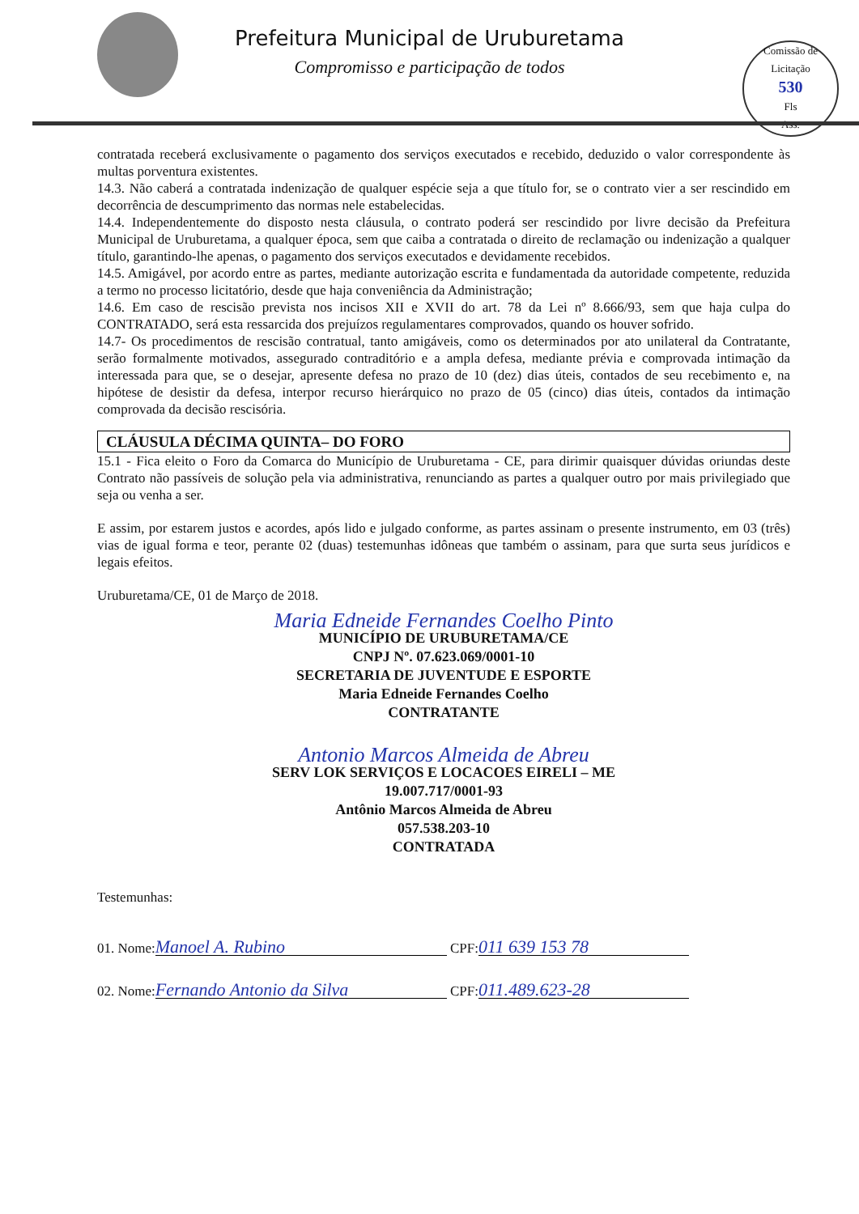Prefeitura Municipal de Uruburetama
Compromisso e participação de todos
Comissão de Licitação
530
Fls
Ass.
contratada receberá exclusivamente o pagamento dos serviços executados e recebido, deduzido o valor correspondente às multas porventura existentes.
14.3. Não caberá a contratada indenização de qualquer espécie seja a que título for, se o contrato vier a ser rescindido em decorrência de descumprimento das normas nele estabelecidas.
14.4. Independentemente do disposto nesta cláusula, o contrato poderá ser rescindido por livre decisão da Prefeitura Municipal de Uruburetama, a qualquer época, sem que caiba a contratada o direito de reclamação ou indenização a qualquer título, garantindo-lhe apenas, o pagamento dos serviços executados e devidamente recebidos.
14.5. Amigável, por acordo entre as partes, mediante autorização escrita e fundamentada da autoridade competente, reduzida a termo no processo licitatório, desde que haja conveniência da Administração;
14.6. Em caso de rescisão prevista nos incisos XII e XVII do art. 78 da Lei nº 8.666/93, sem que haja culpa do CONTRATADO, será esta ressarcida dos prejuízos regulamentares comprovados, quando os houver sofrido.
14.7- Os procedimentos de rescisão contratual, tanto amigáveis, como os determinados por ato unilateral da Contratante, serão formalmente motivados, assegurado contraditório e a ampla defesa, mediante prévia e comprovada intimação da interessada para que, se o desejar, apresente defesa no prazo de 10 (dez) dias úteis, contados de seu recebimento e, na hipótese de desistir da defesa, interpor recurso hierárquico no prazo de 05 (cinco) dias úteis, contados da intimação comprovada da decisão rescisória.
CLÁUSULA DÉCIMA QUINTA– DO FORO
15.1 - Fica eleito o Foro da Comarca do Município de Uruburetama - CE, para dirimir quaisquer dúvidas oriundas deste Contrato não passíveis de solução pela via administrativa, renunciando as partes a qualquer outro por mais privilegiado que seja ou venha a ser.
E assim, por estarem justos e acordes, após lido e julgado conforme, as partes assinam o presente instrumento, em 03 (três) vias de igual forma e teor, perante 02 (duas) testemunhas idôneas que também o assinam, para que surta seus jurídicos e legais efeitos.
Uruburetama/CE, 01 de Março de 2018.
Maria Edneide Fernandes Coelho Pinto
MUNICÍPIO DE URUBURETAMA/CE
CNPJ Nº. 07.623.069/0001-10
SECRETARIA DE JUVENTUDE E ESPORTE
Maria Edneide Fernandes Coelho
CONTRATANTE
Antonio Marcos Almeida de Abreu
SERV LOK SERVIÇOS E LOCACOES EIRELI – ME
19.007.717/0001-93
Antônio Marcos Almeida de Abreu
057.538.203-10
CONTRATADA
Testemunhas:
01. Nome: Manoel A. Rubino CPF: 011 639 153 78
02. Nome: Fernando Antonio da Silva CPF: 011.489.623-28